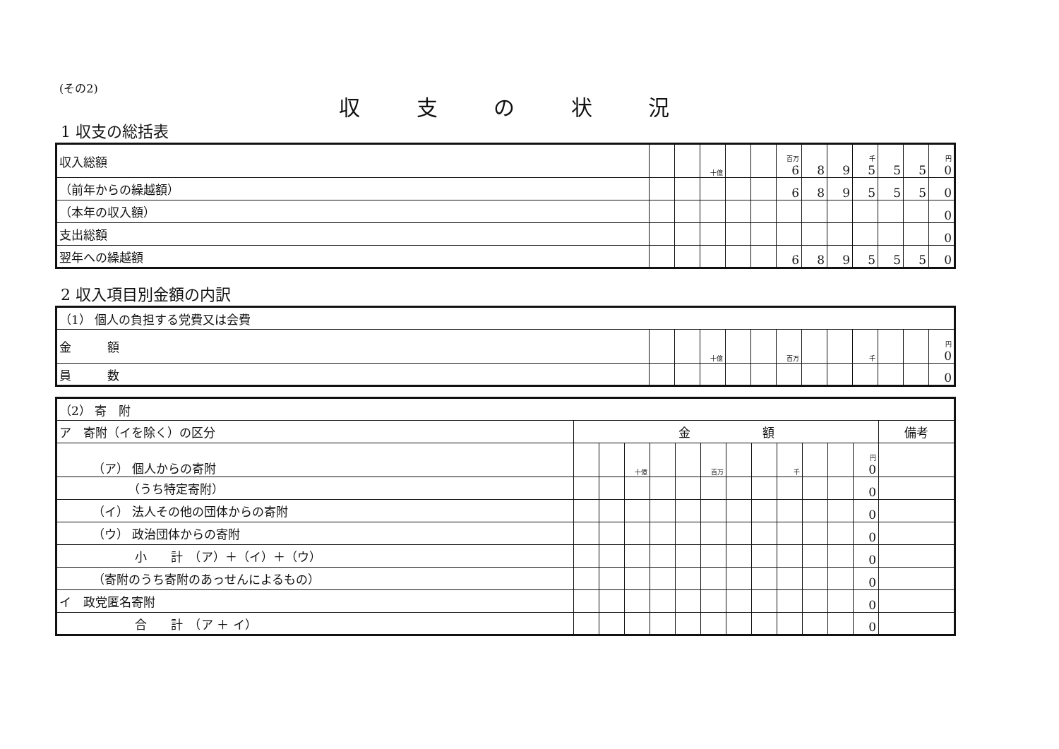(その2)
収 支 の 状 況
1 収支の総括表
| 収入総額 | | | 十億 | | | 百万 6 | 8 | 9 | 千 5 | 5 | 5 | 円 0 |
| （前年からの繰越額） | | | | | | 6 | 8 | 9 | 5 | 5 | 5 | 0 |
| （本年の収入額） | | | | | | | | | | | | 0 |
| 支出総額 | | | | | | | | | | | | 0 |
| 翌年への繰越額 | | | | | | 6 | 8 | 9 | 5 | 5 | 5 | 0 |
2 収入項目別金額の内訳
| （1） 個人の負担する党費又は会費 | | | | | | | | | | | | |
| 金 額 | | | 十億 | | | 百万 | | | 千 | | | 円 0 |
| 員 数 | | | | | | | | | | | | 0 |
| （2） 寄 附 | | | | | | | | | | | | | |
| ア 寄附（イを除く）の区分 | 金 額 | | | | | | | | | | | | 備考 |
| （ア） 個人からの寄附 | | | 十億 | | | 百万 | | | 千 | | | 円 0 | |
| （うち特定寄附） | | | | | | | | | | | | 0 | |
| （イ） 法人その他の団体からの寄附 | | | | | | | | | | | | 0 | |
| （ウ） 政治団体からの寄附 | | | | | | | | | | | | 0 | |
| 小 計 （ア）＋（イ）＋（ウ） | | | | | | | | | | | | 0 | |
| （寄附のうち寄附のあっせんによるもの） | | | | | | | | | | | | 0 | |
| イ 政党匿名寄附 | | | | | | | | | | | | 0 | |
| 合 計 （ア ＋ イ） | | | | | | | | | | | | 0 | |